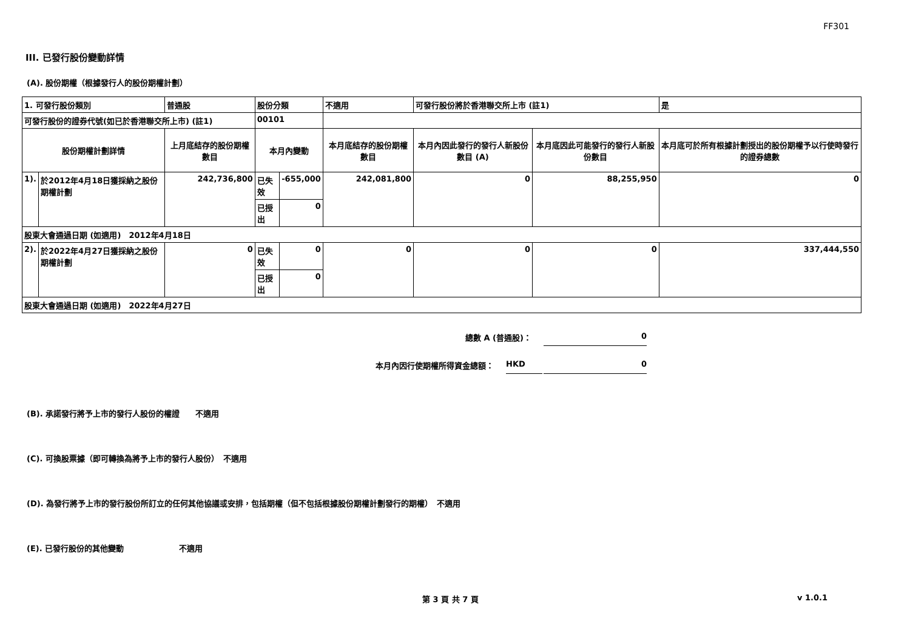FF301
III. 已發行股份變動詳情
(A). 股份期權（根據發行人的股份期權計劃）
| 1. 可發行股份類別 | | 普通股 | 股份分類 | | 不適用 | 可發行股份將於香港聯交所上市 (註1) | | 是 |
| 可發行股份的證券代號(如已於香港聯交所上市) (註1) | | | 00101 | | | | | |
| 股份期權計劃詳情 | | 上月底結存的股份期權數目 | 本月內變動 | | 本月底結存的股份期權數目 | 本月內因此發行的發行人新股份數目 (A) | 本月底因此可能發行的發行人新股份數目 | 本月底可於所有根據計劃授出的股份期權予以行使時發行的證券總數 |
| 1). | 於2012年4月18日獲採納之股份期權計劃 | 242,736,800 | 已失效 | -655,000 | 242,081,800 | 0 | 88,255,950 | 0 |
| | | | 已授出 | 0 | | | | |
| 股東大會通過日期 (如適用) 2012年4月18日 | | | | | | | | |
| 2). | 於2022年4月27日獲採納之股份期權計劃 | 0 | 已失效 | 0 | 0 | 0 | 0 | 337,444,550 |
| | | | 已授出 | 0 | | | | |
| 股東大會通過日期 (如適用) 2022年4月27日 | | | | | | | | |
總數 A (普通股)： 0
本月內因行使期權所得資金總額： HKD 0
(B). 承諾發行將予上市的發行人股份的權證　　不適用
(C). 可換股票據（即可轉換為將予上市的發行人股份）　不適用
(D). 為發行將予上市的發行股份所訂立的任何其他協議或安排，包括期權（但不包括根據股份期權計劃發行的期權）　不適用
(E). 已發行股份的其他變動　　　　　　　不適用
第 3 頁 共 7 頁 v 1.0.1